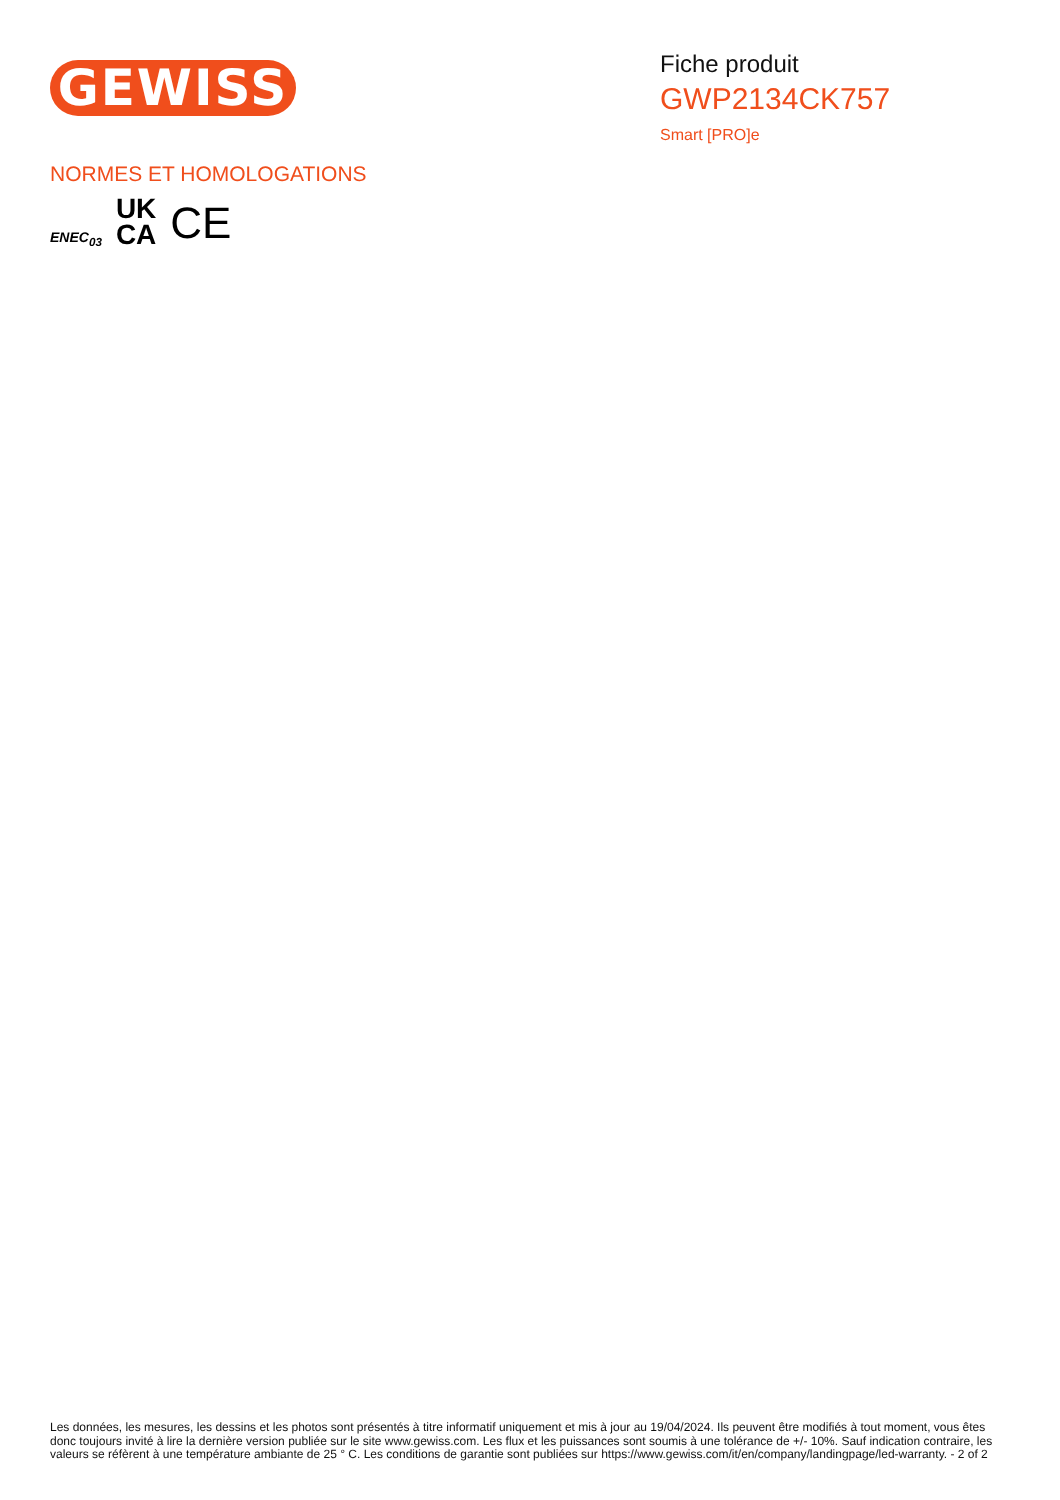GEWISS
Fiche produit
GWP2134CK757
Smart [PRO]e
NORMES ET HOMOLOGATIONS
ENEC<sub>03</sub> UK
CA CE
Les données, les mesures, les dessins et les photos sont présentés à titre informatif uniquement et mis à jour au 19/04/2024. Ils peuvent être modifiés à tout moment, vous êtes donc toujours invité à lire la dernière version publiée sur le site www.gewiss.com. Les flux et les puissances sont soumis à une tolérance de +/- 10%. Sauf indication contraire, les valeurs se réfèrent à une température ambiante de 25 ° C. Les conditions de garantie sont publiées sur https://www.gewiss.com/it/en/company/landingpage/led-warranty. - 2 of 2